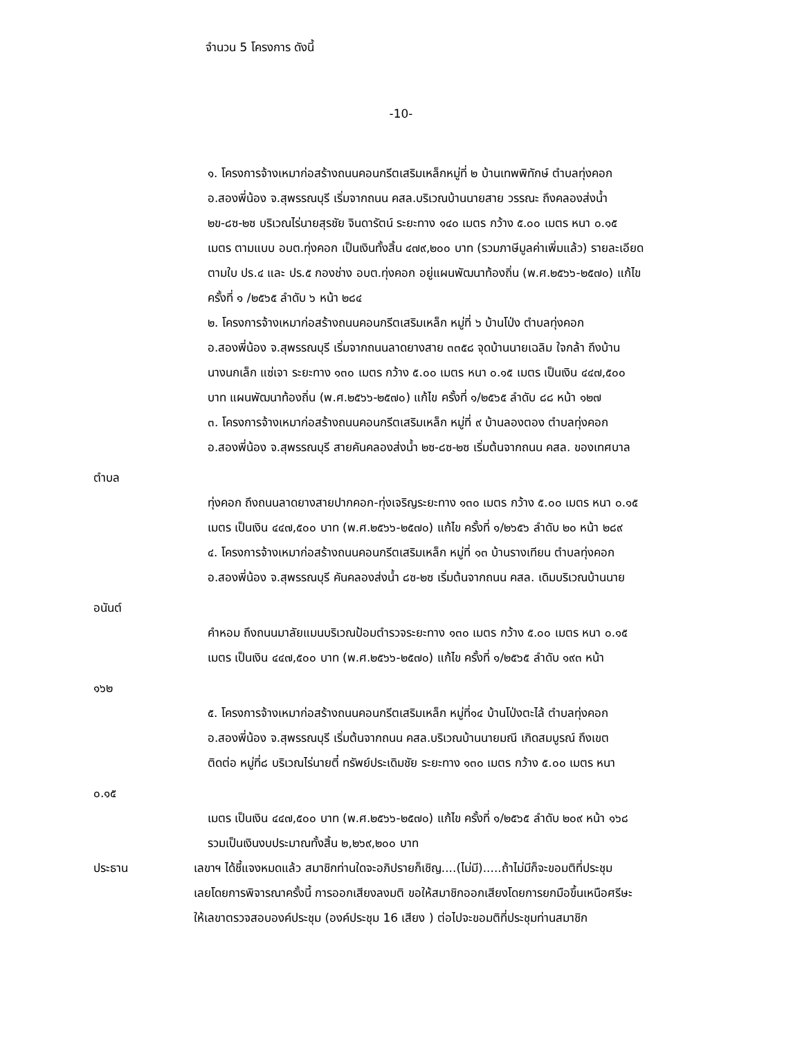จำนวน 5 โครงการ ดังนี้
-10-
๑. โครงการจ้างเหมาก่อสร้างถนนคอนกรีตเสริมเหล็กหมู่ที่ ๒ บ้านเทพพิทักษ์ ตำบลทุ่งคอก
อ.สองพี่น้อง จ.สุพรรณบุรี เริ่มจากถนน คสล.บริเวณบ้านนายสาย วรรณะ ถึงคลองส่งน้ำ
๒ข-๘ซ-๒ซ บริเวณไร่นายสุรชัย จินดารัตน์ ระยะทาง ๑๔๐ เมตร กว้าง ๕.๐๐ เมตร หนา ๐.๑๕
เมตร ตามแบบ อบต.ทุ่งคอก เป็นเงินทั้งสิ้น ๔๗๙,๒๐๐ บาท (รวมภาษีมูลค่าเพิ่มแล้ว) รายละเอียด
ตามใบ ปร.๔ และ ปร.๕ กองช่าง อบต.ทุ่งคอก อยู่แผนพัฒนาท้องถิ่น (พ.ศ.๒๕๖๖-๒๕๗๐) แก้ไข
ครั้งที่ ๑ /๒๕๖๕ ลำดับ ๖ หน้า ๒๘๔
๒. โครงการจ้างเหมาก่อสร้างถนนคอนกรีตเสริมเหล็ก หมู่ที่ ๖ บ้านโป่ง ตำบลทุ่งคอก
อ.สองพี่น้อง จ.สุพรรณบุรี เริ่มจากถนนลาดยางสาย ๓๓๕๘ จุดบ้านนายเฉลิม ใจกล้า ถึงบ้าน
นางนกเล็ก แซ่เจา ระยะทาง ๑๓๐ เมตร กว้าง ๕.๐๐ เมตร หนา ๐.๑๕ เมตร เป็นเงิน ๔๔๗,๕๐๐
บาท แผนพัฒนาท้องถิ่น (พ.ศ.๒๕๖๖-๒๕๗๐) แก้ไข ครั้งที่ ๑/๒๕๖๕ ลำดับ ๘๘ หน้า ๑๒๗
๓. โครงการจ้างเหมาก่อสร้างถนนคอนกรีตเสริมเหล็ก หมู่ที่ ๙ บ้านลองตอง ตำบลทุ่งคอก
อ.สองพี่น้อง จ.สุพรรณบุรี สายคันคลองส่งน้ำ ๒ซ-๘ซ-๒ซ เริ่มต้นจากถนน คสล. ของเทศบาล
ตำบล
ทุ่งคอก ถึงถนนลาดยางสายปากคอก-ทุ่งเจริญระยะทาง ๑๓๐ เมตร กว้าง ๕.๐๐ เมตร หนา ๐.๑๕
เมตร เป็นเงิน ๔๔๗,๕๐๐ บาท (พ.ศ.๒๕๖๖-๒๕๗๐) แก้ไข ครั้งที่ ๑/๒๖๕๖ ลำดับ ๒๐ หน้า ๒๘๙
๔. โครงการจ้างเหมาก่อสร้างถนนคอนกรีตเสริมเหล็ก หมู่ที่ ๑๓ บ้านรางเทียน ตำบลทุ่งคอก
อ.สองพี่น้อง จ.สุพรรณบุรี คันคลองส่งน้ำ ๘ซ-๒ซ เริ่มต้นจากถนน คสล. เดิมบริเวณบ้านนาย
อนันต์
คำหอม ถึงถนนมาลัยแมนบริเวณป้อมตำรวจระยะทาง ๑๓๐ เมตร กว้าง ๕.๐๐ เมตร หนา ๐.๑๕
เมตร เป็นเงิน ๔๔๗,๕๐๐ บาท (พ.ศ.๒๕๖๖-๒๕๗๐) แก้ไข ครั้งที่ ๑/๒๕๖๕ ลำดับ ๑๙๓ หน้า
๑๖๒
๕. โครงการจ้างเหมาก่อสร้างถนนคอนกรีตเสริมเหล็ก หมู่ที่๑๔ บ้านโป่งตะไล้ ตำบลทุ่งคอก
อ.สองพี่น้อง จ.สุพรรณบุรี เริ่มต้นจากถนน คสล.บริเวณบ้านนายมณี เกิดสมบูรณ์ ถึงเขต
ติดต่อ หมู่ที่๘ บริเวณไร่นายตี๋ ทรัพย์ประเดิมชัย ระยะทาง ๑๓๐ เมตร กว้าง ๕.๐๐ เมตร หนา
๐.๑๕
เมตร เป็นเงิน ๔๔๗,๕๐๐ บาท (พ.ศ.๒๕๖๖-๒๕๗๐) แก้ไข ครั้งที่ ๑/๒๕๖๕ ลำดับ ๒๐๙ หน้า ๑๖๘
รวมเป็นเงินงบประมาณทั้งสิ้น ๒,๒๖๙,๒๐๐ บาท
ประธาน เลขาฯ ได้ชี้แจงหมดแล้ว สมาชิกท่านใดจะอภิปรายก็เชิญ....(ไม่มี).....ถ้าไม่มีก็จะขอมติที่ประชุม
เลยโดยการพิจารณาครั้งนี้ การออกเสียงลงมติ ขอให้สมาชิกออกเสียงโดยการยกมือขึ้นเหนือศรีษะ
ให้เลขาตรวจสอบองค์ประชุม (องค์ประชุม 16 เสียง ) ต่อไปจะขอมติที่ประชุมท่านสมาชิก